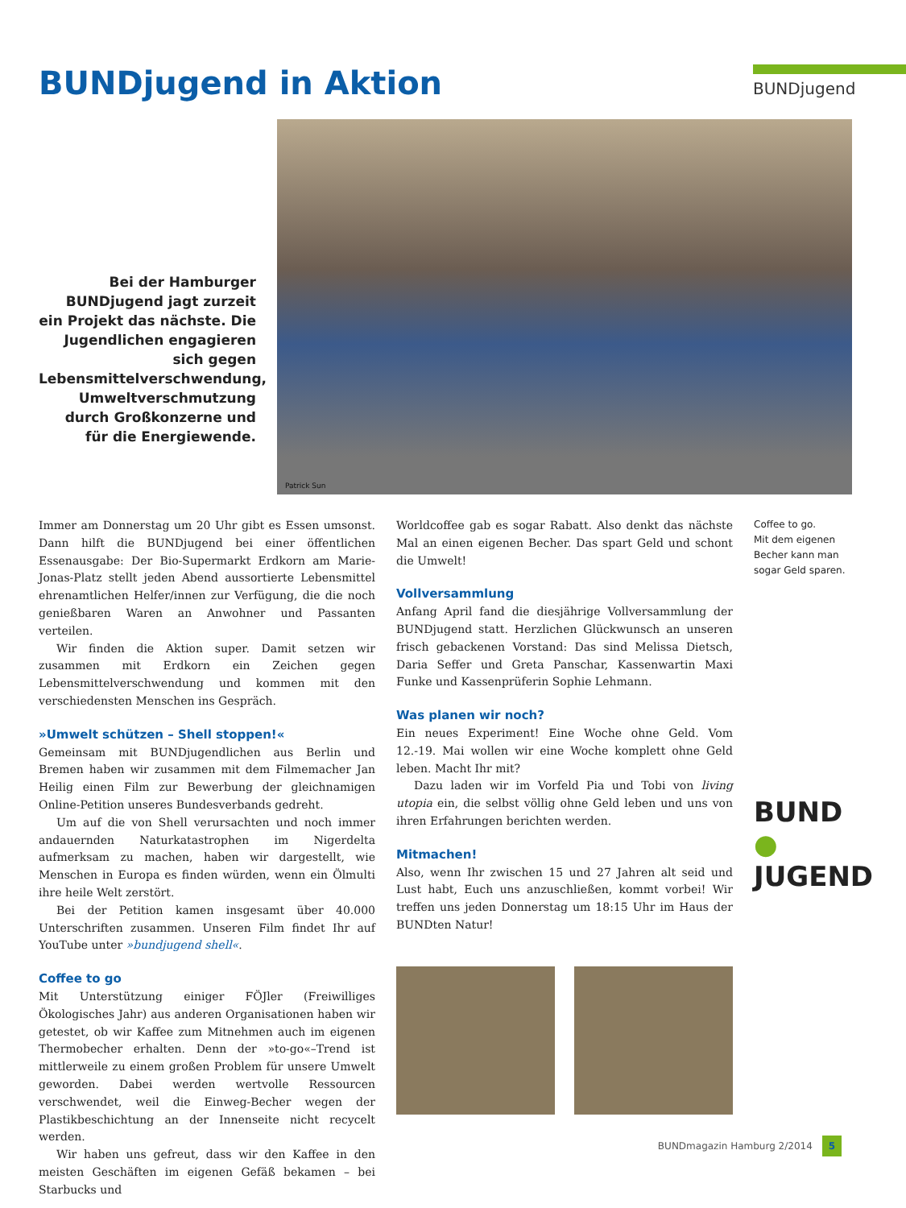BUNDjugend in Aktion
BUNDjugend
Bei der Hamburger BUNDjugend jagt zurzeit ein Projekt das nächste. Die Jugendlichen engagieren sich gegen Lebensmittelverschwendung, Umweltverschmutzung durch Großkonzerne und für die Energiewende.
Patrick Sun
Immer am Donnerstag um 20 Uhr gibt es Essen umsonst. Dann hilft die BUNDjugend bei einer öffentlichen Essenausgabe: Der Bio-Supermarkt Erdkorn am Marie-Jonas-Platz stellt jeden Abend aussortierte Lebensmittel ehrenamtlichen Helfer/innen zur Verfügung, die die noch genießbaren Waren an Anwohner und Passanten verteilen.
Wir finden die Aktion super. Damit setzen wir zusammen mit Erdkorn ein Zeichen gegen Lebensmittelverschwendung und kommen mit den verschiedensten Menschen ins Gespräch.
»Umwelt schützen – Shell stoppen!«
Gemeinsam mit BUNDjugendlichen aus Berlin und Bremen haben wir zusammen mit dem Filmemacher Jan Heilig einen Film zur Bewerbung der gleichnamigen Online-Petition unseres Bundesverbands gedreht.
Um auf die von Shell verursachten und noch immer andauernden Naturkatastrophen im Nigerdelta aufmerksam zu machen, haben wir dargestellt, wie Menschen in Europa es finden würden, wenn ein Ölmulti ihre heile Welt zerstört.
Bei der Petition kamen insgesamt über 40.000 Unterschriften zusammen. Unseren Film findet Ihr auf YouTube unter »bundjugend shell«.
Coffee to go
Mit Unterstützung einiger FÖJler (Freiwilliges Ökologisches Jahr) aus anderen Organisationen haben wir getestet, ob wir Kaffee zum Mitnehmen auch im eigenen Thermobecher erhalten. Denn der »to-go«–Trend ist mittlerweile zu einem großen Problem für unsere Umwelt geworden. Dabei werden wertvolle Ressourcen verschwendet, weil die Einweg-Becher wegen der Plastikbeschichtung an der Innenseite nicht recycelt werden.
Wir haben uns gefreut, dass wir den Kaffee in den meisten Geschäften im eigenen Gefäß bekamen – bei Starbucks und
Worldcoffee gab es sogar Rabatt. Also denkt das nächste Mal an einen eigenen Becher. Das spart Geld und schont die Umwelt!
Vollversammlung
Anfang April fand die diesjährige Vollversammlung der BUNDjugend statt. Herzlichen Glückwunsch an unseren frisch gebackenen Vorstand: Das sind Melissa Dietsch, Daria Seffer und Greta Panschar, Kassenwartin Maxi Funke und Kassenprüferin Sophie Lehmann.
Was planen wir noch?
Ein neues Experiment! Eine Woche ohne Geld. Vom 12.-19. Mai wollen wir eine Woche komplett ohne Geld leben. Macht Ihr mit?
Dazu laden wir im Vorfeld Pia und Tobi von living utopia ein, die selbst völlig ohne Geld leben und uns von ihren Erfahrungen berichten werden.
Mitmachen!
Also, wenn Ihr zwischen 15 und 27 Jahren alt seid und Lust habt, Euch uns anzuschließen, kommt vorbei! Wir treffen uns jeden Donnerstag um 18:15 Uhr im Haus der BUNDten Natur!
Coffee to go.
Mit dem eigenen Becher kann man sogar Geld sparen.
BUND
●
JUGEND
BUNDmagazin Hamburg 2/2014 5